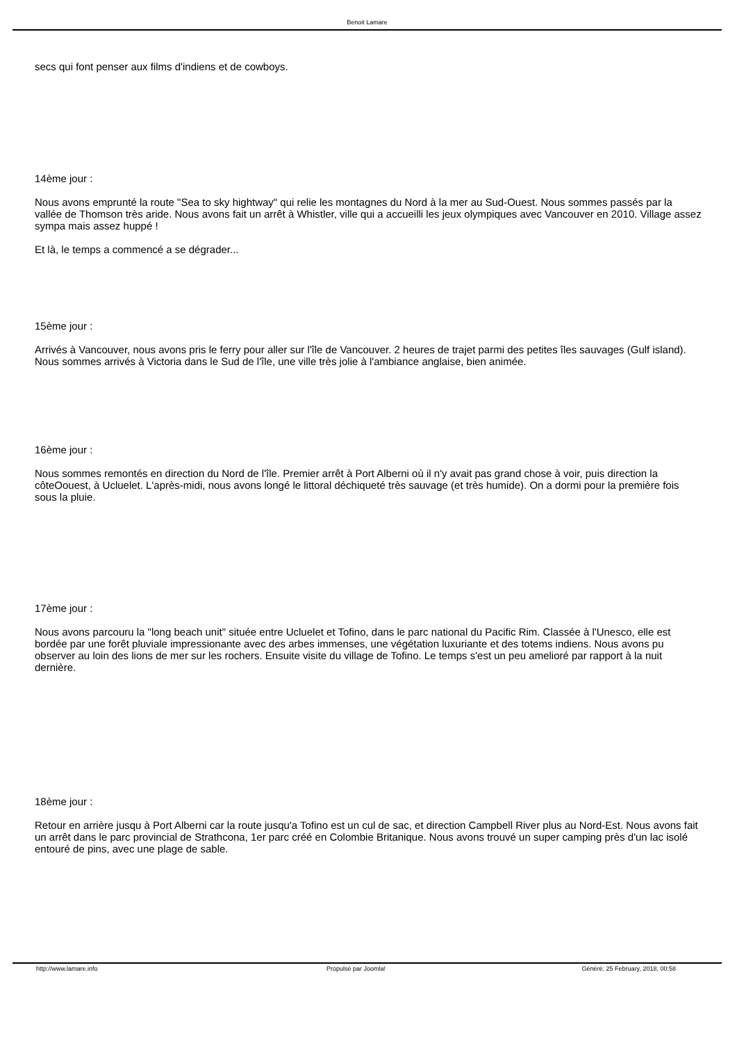Benoit Lamare
secs qui font penser aux films d'indiens et de cowboys.
14ème jour :
Nous avons emprunté la route "Sea to sky hightway" qui relie les montagnes du Nord à la mer au Sud-Ouest. Nous sommes passés par la vallée de Thomson très aride. Nous avons fait un arrêt à Whistler, ville qui a accueilli les jeux olympiques avec Vancouver en 2010. Village assez sympa mais assez huppé !
Et là, le temps a commencé a se dégrader...
15ème jour :
Arrivés à Vancouver, nous avons pris le ferry pour aller sur l'île de Vancouver. 2 heures de trajet parmi des petites îles sauvages (Gulf island). Nous sommes arrivés à Victoria dans le Sud de l'île, une ville très jolie à l'ambiance anglaise, bien animée.
16ème jour :
Nous sommes remontés en direction du Nord de l'île. Premier arrêt à Port Alberni où il n'y avait pas grand chose à voir, puis direction la côteOouest, à Ucluelet. L'après-midi, nous avons longé le littoral déchiqueté très sauvage (et très humide). On a dormi pour la première fois sous la pluie.
17ème jour :
Nous avons parcouru la "long beach unit" située entre Ucluelet et Tofino, dans le parc national du Pacific Rim. Classée à l'Unesco, elle est bordée par une forêt pluviale impressionante avec des arbes immenses, une végétation luxuriante et des totems indiens. Nous avons pu observer au loin des lions de mer sur les rochers. Ensuite visite du village de Tofino. Le temps s'est un peu amelioré par rapport à la nuit dernière.
18ème jour :
Retour en arrière jusqu à Port Alberni car la route jusqu'a Tofino est un cul de sac, et direction Campbell River plus au Nord-Est. Nous avons fait un arrêt dans le parc provincial de Strathcona, 1er parc créé en Colombie Britanique. Nous avons trouvé un super camping près d'un lac isolé entouré de pins, avec une plage de sable.
http://www.lamare.info Propulsé par Joomla! Généré: 25 February, 2018, 00:58